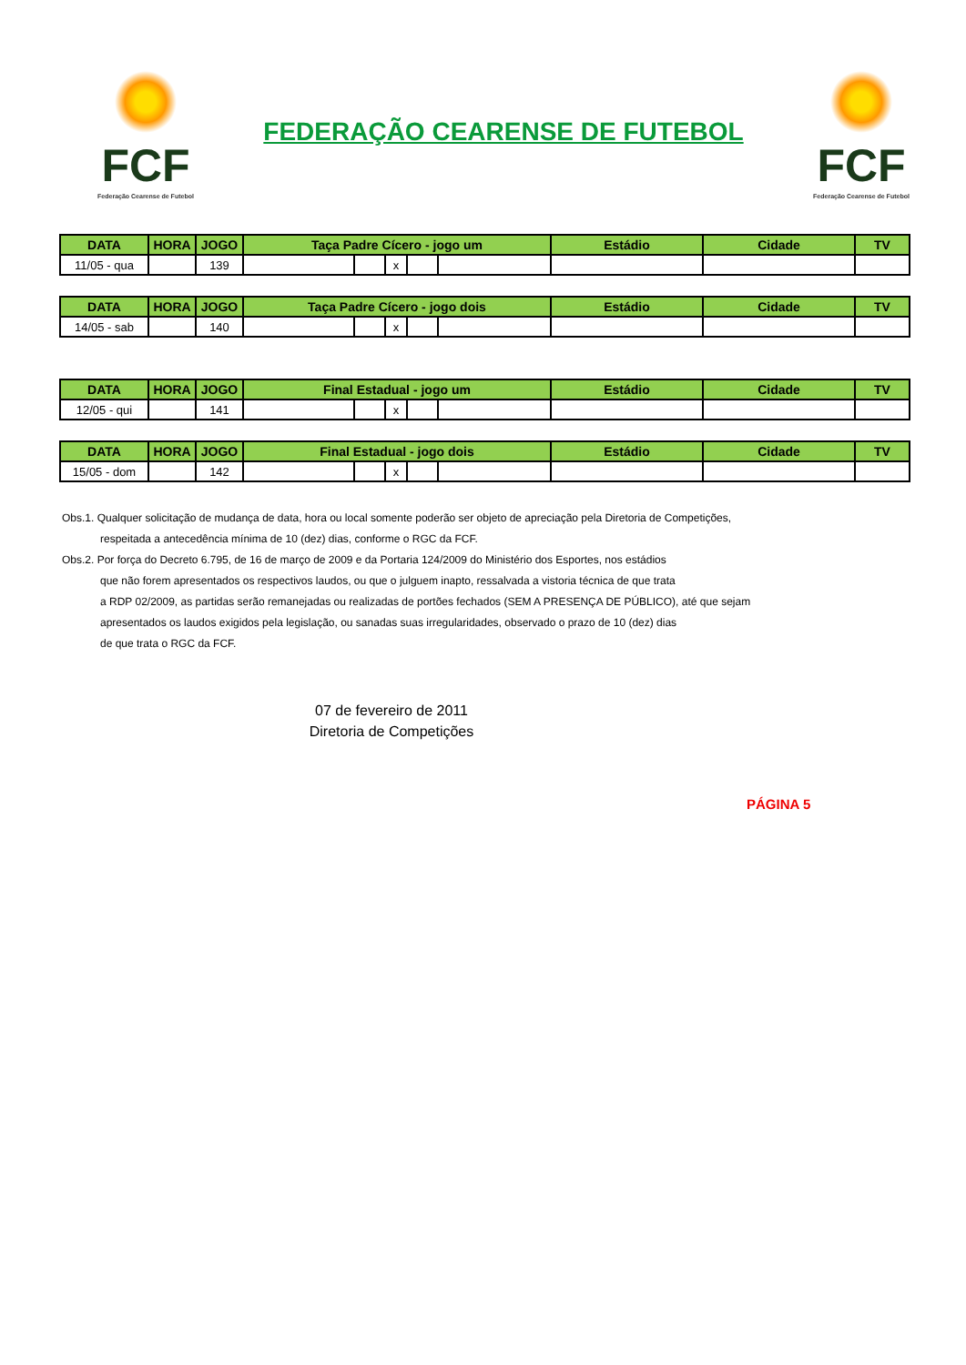FCF
Federação Cearense de Futebol
FEDERAÇÃO CEARENSE DE FUTEBOL
FCF
Federação Cearense de Futebol
| DATA | HORA | JOGO | Taça Padre Cícero - jogo um | | | | | Estádio | Cidade | TV |
| --- | --- | --- | --- | --- | --- | --- | --- | --- | --- | --- |
| 11/05 - qua | | 139 | | | x | | | | | |
| DATA | HORA | JOGO | Taça Padre Cícero - jogo dois | | | | | Estádio | Cidade | TV |
| --- | --- | --- | --- | --- | --- | --- | --- | --- | --- | --- |
| 14/05 - sab | | 140 | | | x | | | | | |
| DATA | HORA | JOGO | Final Estadual - jogo um | | | | | Estádio | Cidade | TV |
| --- | --- | --- | --- | --- | --- | --- | --- | --- | --- | --- |
| 12/05 - qui | | 141 | | | x | | | | | |
| DATA | HORA | JOGO | Final Estadual - jogo dois | | | | | Estádio | Cidade | TV |
| --- | --- | --- | --- | --- | --- | --- | --- | --- | --- | --- |
| 15/05 - dom | | 142 | | | x | | | | | |
Obs.1. Qualquer solicitação de mudança de data, hora ou local somente poderão ser objeto de apreciação pela Diretoria de Competições,
respeitada a antecedência mínima de 10 (dez) dias, conforme o RGC da FCF.
Obs.2. Por força do Decreto 6.795, de 16 de março de 2009 e da Portaria 124/2009 do Ministério dos Esportes, nos estádios
que não forem apresentados os respectivos laudos, ou que o julguem inapto, ressalvada a vistoria técnica de que trata
a RDP 02/2009, as partidas serão remanejadas ou realizadas de portões fechados (SEM A PRESENÇA DE PÚBLICO), até que sejam
apresentados os laudos exigidos pela legislação, ou sanadas suas irregularidades, observado o prazo de 10 (dez) dias
de que trata o RGC da FCF.
07 de fevereiro de 2011
Diretoria de Competições
PÁGINA 5